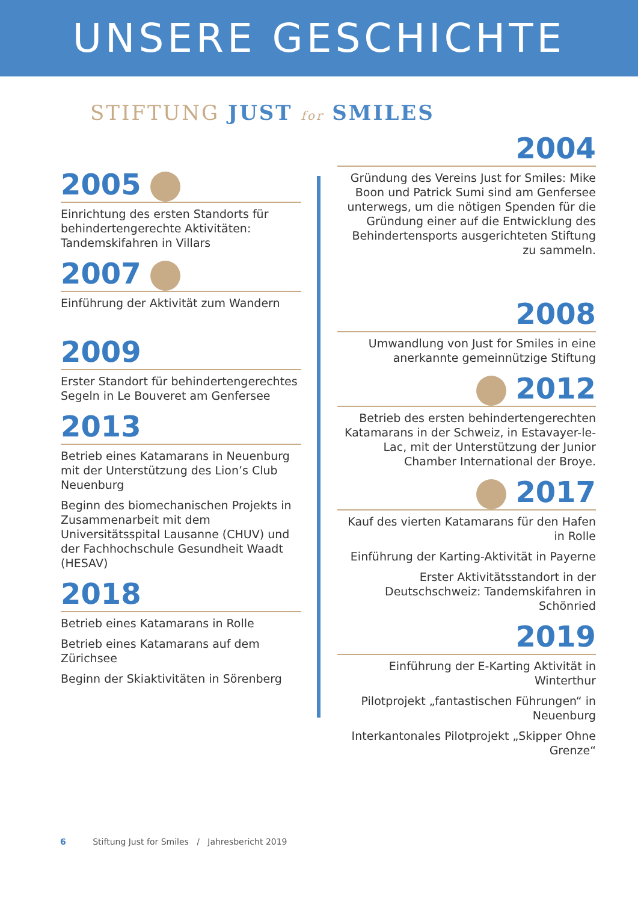UNSERE GESCHICHTE
STIFTUNG JUST for SMILES
2005
Einrichtung des ersten Standorts für behindertengerechte Aktivitäten: Tandemskifahren in Villars
2007
Einführung der Aktivität zum Wandern
2009
Erster Standort für behindertengerechtes Segeln in Le Bouveret am Genfersee
2013
Betrieb eines Katamarans in Neuenburg mit der Unterstützung des Lion’s Club Neuenburg
Beginn des biomechanischen Projekts in Zusammenarbeit mit dem Universitätsspital Lausanne (CHUV) und der Fachhochschule Gesundheit Waadt (HESAV)
2018
Betrieb eines Katamarans in Rolle
Betrieb eines Katamarans auf dem Zürichsee
Beginn der Skiaktivitäten in Sörenberg
2004
Gründung des Vereins Just for Smiles: Mike Boon und Patrick Sumi sind am Genfersee unterwegs, um die nötigen Spenden für die Gründung einer auf die Entwicklung des Behindertensports ausgerichteten Stiftung zu sammeln.
2008
Umwandlung von Just for Smiles in eine anerkannte gemeinnützige Stiftung
2012
Betrieb des ersten behindertengerechten Katamarans in der Schweiz, in Estavayer-le-Lac, mit der Unterstützung der Junior Chamber International der Broye.
2017
Kauf des vierten Katamarans für den Hafen in Rolle
Einführung der Karting-Aktivität in Payerne
Erster Aktivitätsstandort in der Deutschschweiz: Tandemskifahren in Schönried
2019
Einführung der E-Karting Aktivität in Winterthur
Pilotprojekt „fantastischen Führungen“ in Neuenburg
Interkantonales Pilotprojekt „Skipper Ohne Grenze“
6 Stiftung Just for Smiles / Jahresbericht 2019